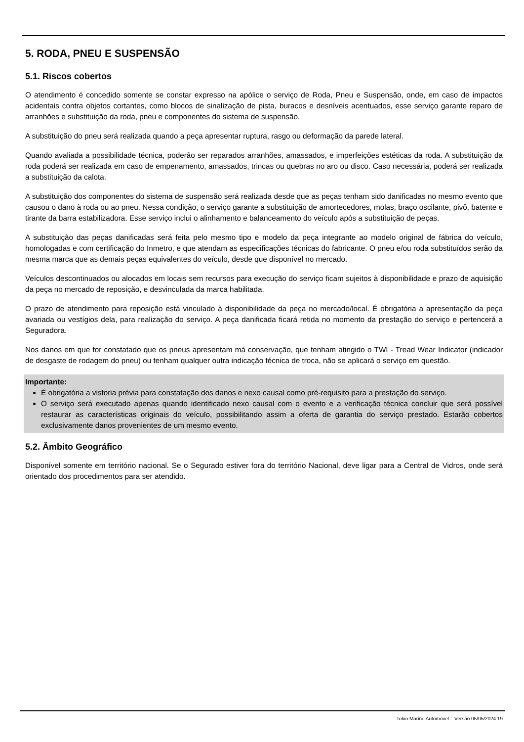5. RODA, PNEU E SUSPENSÃO
5.1. Riscos cobertos
O atendimento é concedido somente se constar expresso na apólice o serviço de Roda, Pneu e Suspensão, onde, em caso de impactos acidentais contra objetos cortantes, como blocos de sinalização de pista, buracos e desníveis acentuados, esse serviço garante reparo de arranhões e substituição da roda, pneu e componentes do sistema de suspensão.
A substituição do pneu será realizada quando a peça apresentar ruptura, rasgo ou deformação da parede lateral.
Quando avaliada a possibilidade técnica, poderão ser reparados arranhões, amassados, e imperfeições estéticas da roda. A substituição da roda poderá ser realizada em caso de empenamento, amassados, trincas ou quebras no aro ou disco. Caso necessária, poderá ser realizada a substituição da calota.
A substituição dos componentes do sistema de suspensão será realizada desde que as peças tenham sido danificadas no mesmo evento que causou o dano à roda ou ao pneu. Nessa condição, o serviço garante a substituição de amortecedores, molas, braço oscilante, pivô, batente e tirante da barra estabilizadora. Esse serviço inclui o alinhamento e balanceamento do veículo após a substituição de peças.
A substituição das peças danificadas será feita pelo mesmo tipo e modelo da peça integrante ao modelo original de fábrica do veículo, homologadas e com certificação do Inmetro, e que atendam as especificações técnicas do fabricante. O pneu e/ou roda substituídos serão da mesma marca que as demais peças equivalentes do veículo, desde que disponível no mercado.
Veículos descontinuados ou alocados em locais sem recursos para execução do serviço ficam sujeitos à disponibilidade e prazo de aquisição da peça no mercado de reposição, e desvinculada da marca habilitada.
O prazo de atendimento para reposição está vinculado à disponibilidade da peça no mercado/local. É obrigatória a apresentação da peça avariada ou vestígios dela, para realização do serviço. A peça danificada ficará retida no momento da prestação do serviço e pertencerá a Seguradora.
Nos danos em que for constatado que os pneus apresentam má conservação, que tenham atingido o TWI - Tread Wear Indicator (indicador de desgaste de rodagem do pneu) ou tenham qualquer outra indicação técnica de troca, não se aplicará o serviço em questão.
Importante:
É obrigatória a vistoria prévia para constatação dos danos e nexo causal como pré-requisito para a prestação do serviço.
O serviço será executado apenas quando identificado nexo causal com o evento e a verificação técnica concluir que será possível restaurar as características originais do veículo, possibilitando assim a oferta de garantia do serviço prestado. Estarão cobertos exclusivamente danos provenientes de um mesmo evento.
5.2. Âmbito Geográfico
Disponível somente em território nacional. Se o Segurado estiver fora do território Nacional, deve ligar para a Central de Vidros, onde será orientado dos procedimentos para ser atendido.
Tokio Marine Automóvel – Versão 05/05/2024 19